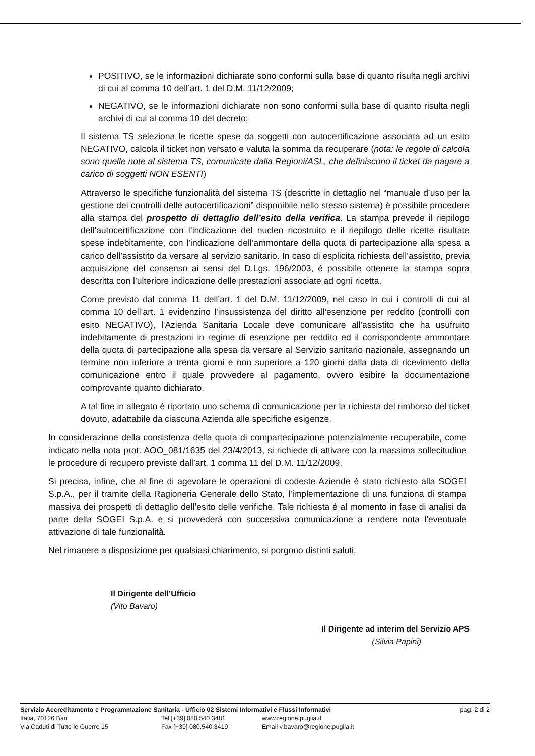POSITIVO, se le informazioni dichiarate sono conformi sulla base di quanto risulta negli archivi di cui al comma 10 dell’art. 1 del D.M. 11/12/2009;
NEGATIVO, se le informazioni dichiarate non sono conformi sulla base di quanto risulta negli archivi di cui al comma 10 del decreto;
Il sistema TS seleziona le ricette spese da soggetti con autocertificazione associata ad un esito NEGATIVO, calcola il ticket non versato e valuta la somma da recuperare (nota: le regole di calcola sono quelle note al sistema TS, comunicate dalla Regioni/ASL, che definiscono il ticket da pagare a carico di soggetti NON ESENTI)
Attraverso le specifiche funzionalità del sistema TS (descritte in dettaglio nel “manuale d’uso per la gestione dei controlli delle autocertificazioni” disponibile nello stesso sistema) è possibile procedere alla stampa del prospetto di dettaglio dell’esito della verifica. La stampa prevede il riepilogo dell’autocertificazione con l’indicazione del nucleo ricostruito e il riepilogo delle ricette risultate spese indebitamente, con l’indicazione dell’ammontare della quota di partecipazione alla spesa a carico dell’assistito da versare al servizio sanitario. In caso di esplicita richiesta dell’assistito, previa acquisizione del consenso ai sensi del D.Lgs. 196/2003, è possibile ottenere la stampa sopra descritta con l’ulteriore indicazione delle prestazioni associate ad ogni ricetta.
Come previsto dal comma 11 dell’art. 1 del D.M. 11/12/2009, nel caso in cui i controlli di cui al comma 10 dell’art. 1 evidenzino l'insussistenza del diritto all'esenzione per reddito (controlli con esito NEGATIVO), l'Azienda Sanitaria Locale deve comunicare all'assistito che ha usufruito indebitamente di prestazioni in regime di esenzione per reddito ed il corrispondente ammontare della quota di partecipazione alla spesa da versare al Servizio sanitario nazionale, assegnando un termine non inferiore a trenta giorni e non superiore a 120 giorni dalla data di ricevimento della comunicazione entro il quale provvedere al pagamento, ovvero esibire la documentazione comprovante quanto dichiarato.
A tal fine in allegato è riportato uno schema di comunicazione per la richiesta del rimborso del ticket dovuto, adattabile da ciascuna Azienda alle specifiche esigenze.
In considerazione della consistenza della quota di compartecipazione potenzialmente recuperabile, come indicato nella nota prot. AOO_081/1635 del 23/4/2013, si richiede di attivare con la massima sollecitudine le procedure di recupero previste dall’art. 1 comma 11 del D.M. 11/12/2009.
Si precisa, infine, che al fine di agevolare le operazioni di codeste Aziende è stato richiesto alla SOGEI S.p.A., per il tramite della Ragioneria Generale dello Stato, l’implementazione di una funziona di stampa massiva dei prospetti di dettaglio dell’esito delle verifiche. Tale richiesta è al momento in fase di analisi da parte della SOGEI S.p.A. e si provvederà con successiva comunicazione a rendere nota l’eventuale attivazione di tale funzionalità.
Nel rimanere a disposizione per qualsiasi chiarimento, si porgono distinti saluti.
Il Dirigente dell’Ufficio
(Vito Bavaro)
Il Dirigente ad interim del Servizio APS
(Silvia Papini)
Servizio Accreditamento e Programmazione Sanitaria - Ufficio 02 Sistemi Informativi e Flussi Informativi pag. 2 di 2
Italia, 70126 Bari Tel [+39] 080.540.3481 www.regione.puglia.it
Via Caduti di Tutte le Guerre 15 Fax [+39] 080.540.3419 Email v.bavaro@regione.puglia.it